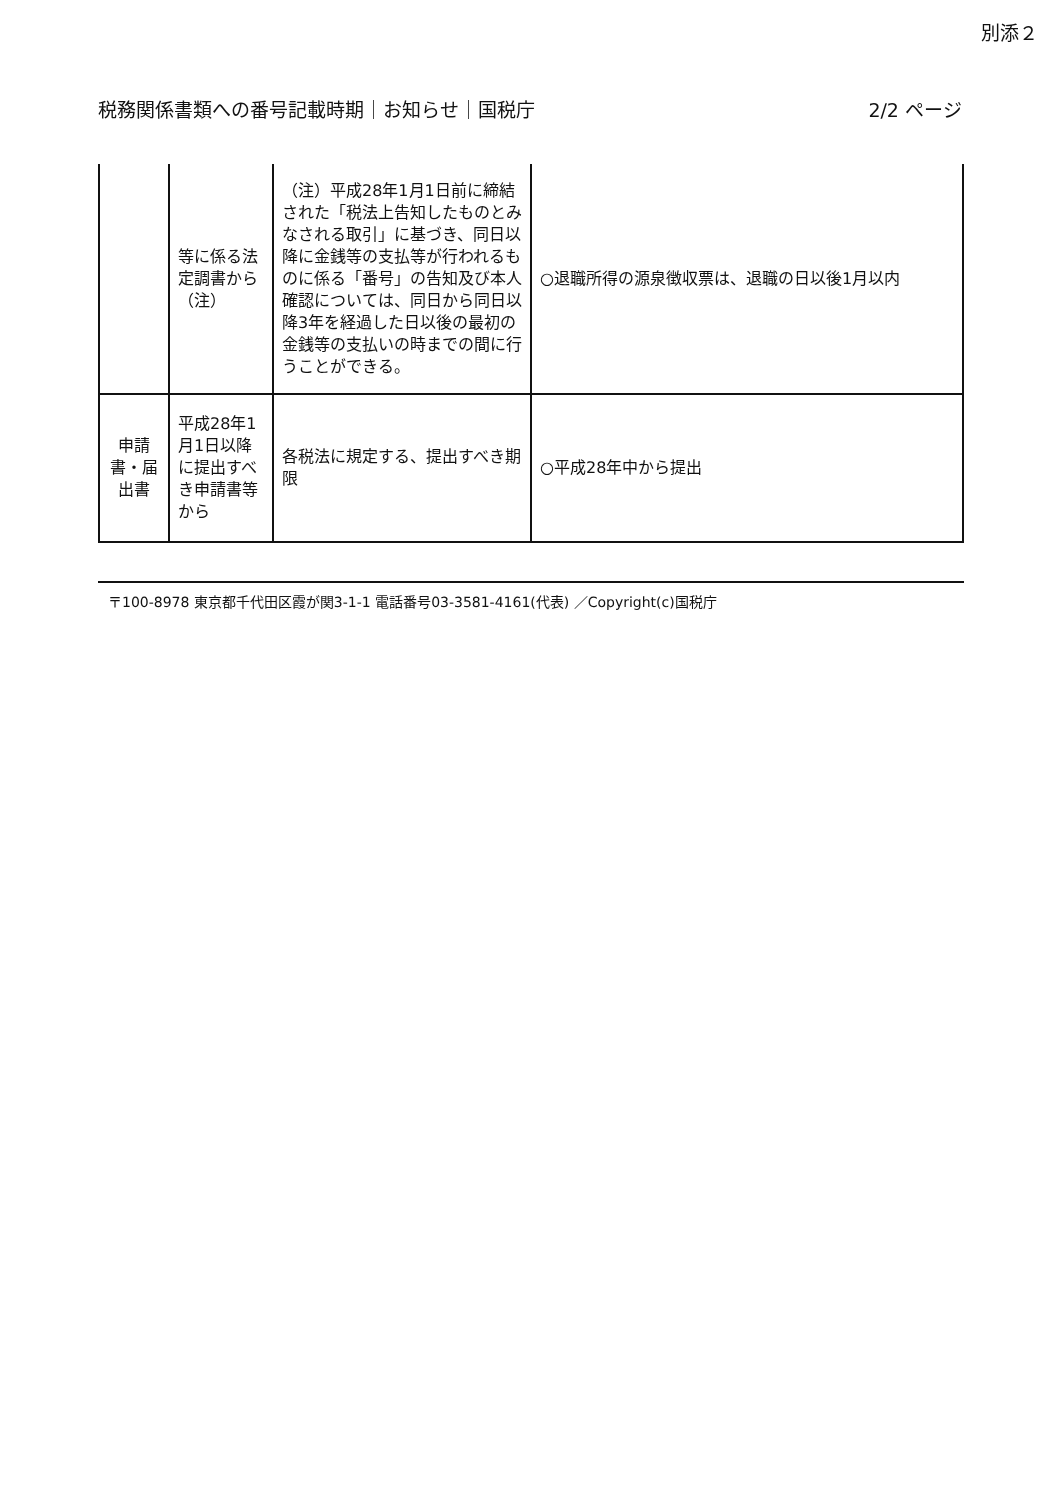別添２
税務関係書類への番号記載時期｜お知らせ｜国税庁 2/2 ページ
| | 等に係る法定調書から（注） | （注）平成28年1月1日前に締結された「税法上告知したものとみなされる取引」に基づき、同日以降に金銭等の支払等が行われるものに係る「番号」の告知及び本人確認については、同日から同日以降3年を経過した日以後の最初の金銭等の支払いの時までの間に行うことができる。 | ○退職所得の源泉徴収票は、退職の日以後1月以内 |
| 申請書・届出書 | 平成28年1月1日以降に提出すべき申請書等から | 各税法に規定する、提出すべき期限 | ○平成28年中から提出 |
〒100-8978 東京都千代田区霞が関3-1-1 電話番号03-3581-4161(代表) ／Copyright(c)国税庁